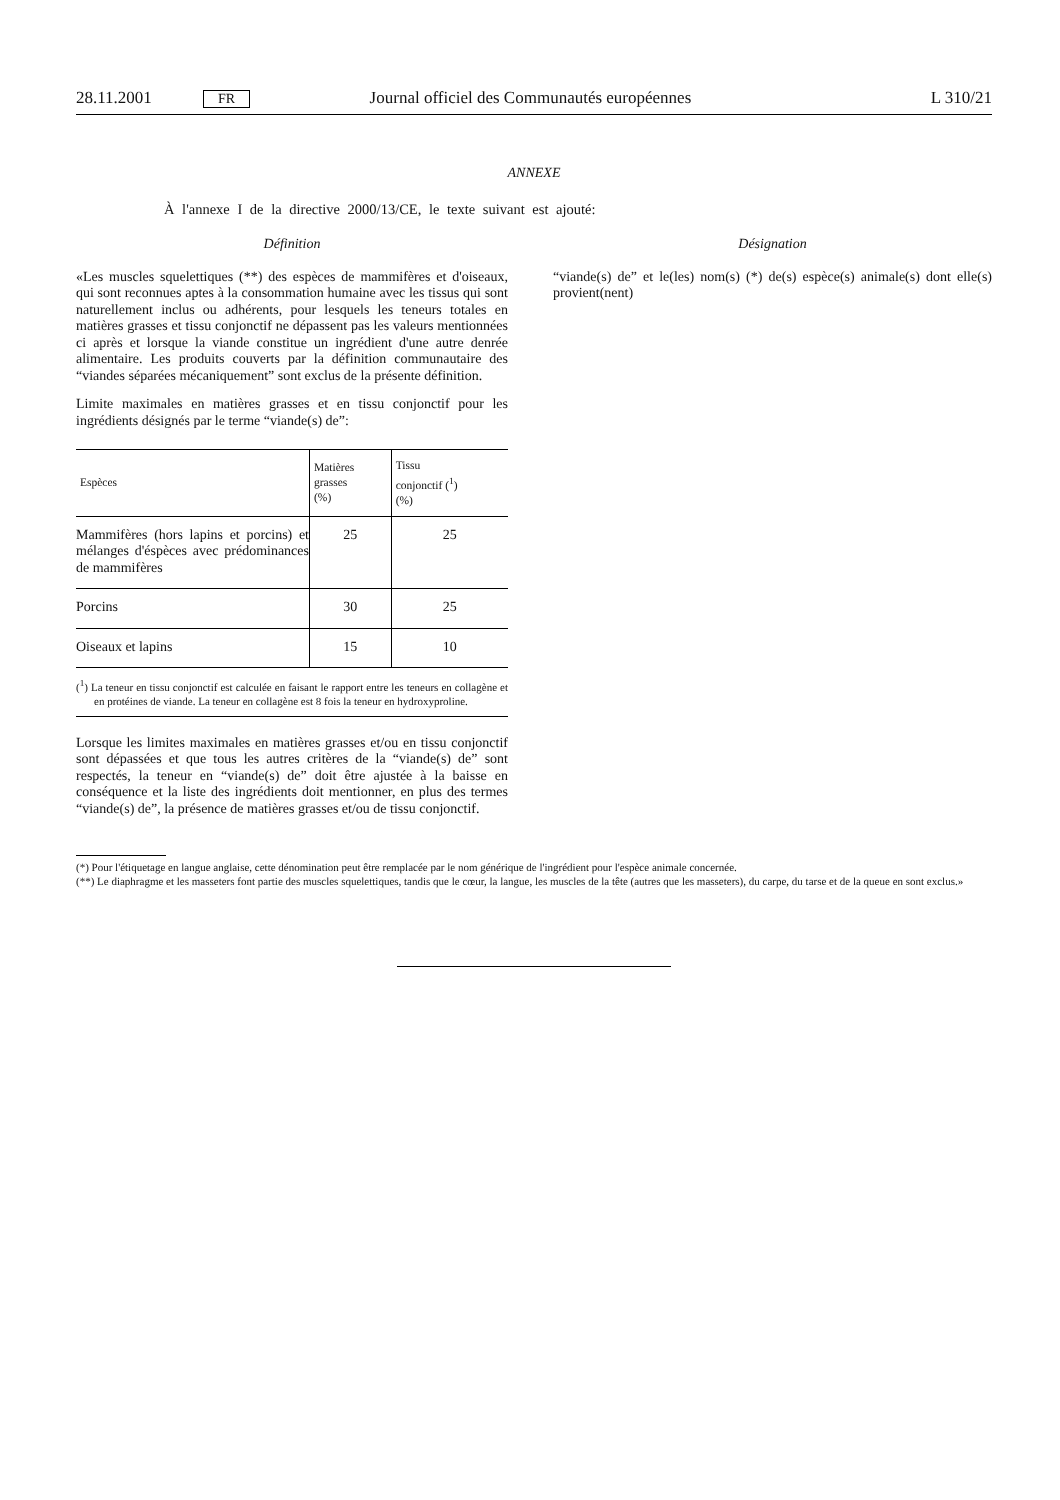28.11.2001 FR Journal officiel des Communautés européennes L 310/21
ANNEXE
À l'annexe I de la directive 2000/13/CE, le texte suivant est ajouté:
Définition
«Les muscles squelettiques (**) des espèces de mammifères et d'oiseaux, qui sont reconnues aptes à la consommation humaine avec les tissus qui sont naturellement inclus ou adhérents, pour lesquels les teneurs totales en matières grasses et tissu conjonctif ne dépassent pas les valeurs mentionnées ci après et lorsque la viande constitue un ingrédient d'une autre denrée alimentaire. Les produits couverts par la définition communautaire des “viandes séparées mécaniquement” sont exclus de la présente définition.
Limite maximales en matières grasses et en tissu conjonctif pour les ingrédients désignés par le terme “viande(s) de”:
| Espèces | Matières grasses (%) | Tissu conjonctif (<sup>1</sup>) (%) |
| --- | --- | --- |
| Mammifères (hors lapins et porcins) et mélanges d'éspèces avec prédominances de mammifères | 25 | 25 |
| Porcins | 30 | 25 |
| Oiseaux et lapins | 15 | 10 |
(<sup>1</sup>) La teneur en tissu conjonctif est calculée en faisant le rapport entre les teneurs en collagène et en protéines de viande. La teneur en collagène est 8 fois la teneur en hydroxyproline.
Lorsque les limites maximales en matières grasses et/ou en tissu conjonctif sont dépassées et que tous les autres critères de la “viande(s) de” sont respectés, la teneur en “viande(s) de” doit être ajustée à la baisse en conséquence et la liste des ingrédients doit mentionner, en plus des termes “viande(s) de”, la présence de matières grasses et/ou de tissu conjonctif.
Désignation
“viande(s) de” et le(les) nom(s) (*) de(s) espèce(s) animale(s) dont elle(s) provient(nent)
(*) Pour l'étiquetage en langue anglaise, cette dénomination peut être remplacée par le nom générique de l'ingrédient pour l'espèce animale concernée.
(**) Le diaphragme et les masseters font partie des muscles squelettiques, tandis que le cœur, la langue, les muscles de la tête (autres que les masseters), du carpe, du tarse et de la queue en sont exclus.»